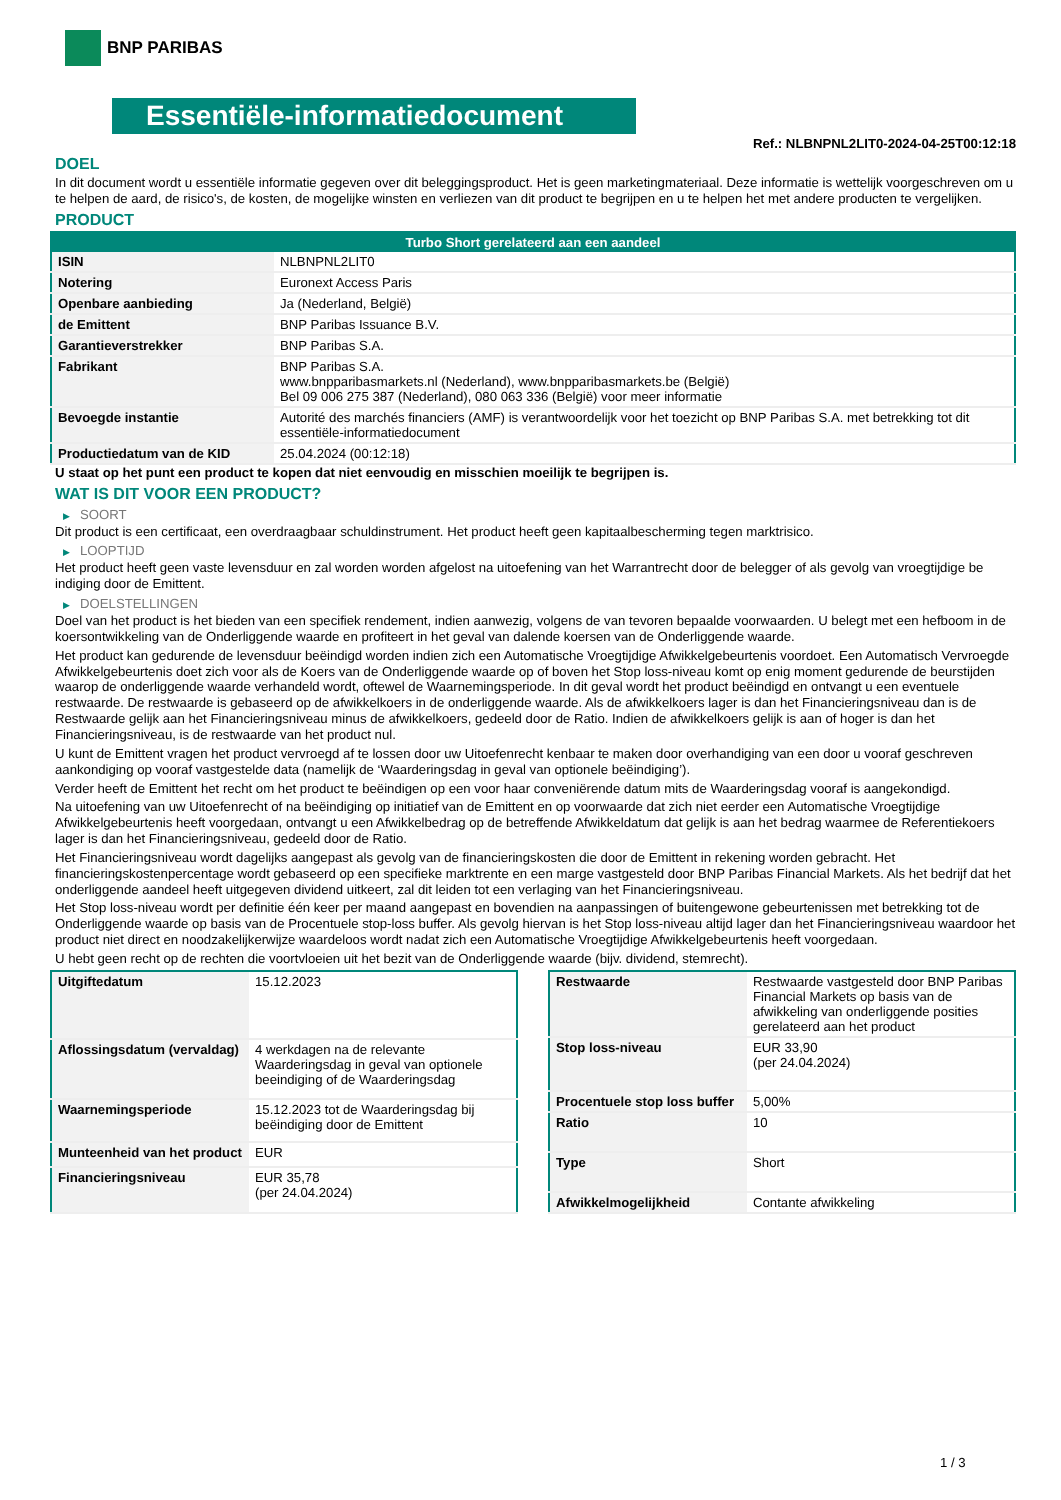BNP PARIBAS
Essentiële-informatiedocument
Ref.: NLBNPNL2LIT0-2024-04-25T00:12:18
DOEL
In dit document wordt u essentiële informatie gegeven over dit beleggingsproduct. Het is geen marketingmateriaal. Deze informatie is wettelijk voorgeschreven om u te helpen de aard, de risico's, de kosten, de mogelijke winsten en verliezen van dit product te begrijpen en u te helpen het met andere producten te vergelijken.
PRODUCT
| Turbo Short gerelateerd aan een aandeel | |
| --- | --- |
| ISIN | NLBNPNL2LIT0 |
| Notering | Euronext Access Paris |
| Openbare aanbieding | Ja (Nederland, België) |
| de Emittent | BNP Paribas Issuance B.V. |
| Garantieverstrekker | BNP Paribas S.A. |
| Fabrikant | BNP Paribas S.A. www.bnpparibasmarkets.nl (Nederland), www.bnpparibasmarkets.be (België) Bel 09 006 275 387 (Nederland), 080 063 336 (België) voor meer informatie |
| Bevoegde instantie | Autorité des marchés financiers (AMF) is verantwoordelijk voor het toezicht op BNP Paribas S.A. met betrekking tot dit essentiële-informatiedocument |
| Productiedatum van de KID | 25.04.2024 (00:12:18) |
U staat op het punt een product te kopen dat niet eenvoudig en misschien moeilijk te begrijpen is.
WAT IS DIT VOOR EEN PRODUCT?
▶ SOORT
Dit product is een certificaat, een overdraagbaar schuldinstrument. Het product heeft geen kapitaalbescherming tegen marktrisico.
▶ LOOPTIJD
Het product heeft geen vaste levensduur en zal worden worden afgelost na uitoefening van het Warrantrecht door de belegger of als gevolg van vroegtijdige be indiging door de Emittent.
▶ DOELSTELLINGEN
Doel van het product is het bieden van een specifiek rendement, indien aanwezig, volgens de van tevoren bepaalde voorwaarden. U belegt met een hefboom in de koersontwikkeling van de Onderliggende waarde en profiteert in het geval van dalende koersen van de Onderliggende waarde.
Het product kan gedurende de levensduur beëindigd worden indien zich een Automatische Vroegtijdige Afwikkelgebeurtenis voordoet. Een Automatisch Vervroegde Afwikkelgebeurtenis doet zich voor als de Koers van de Onderliggende waarde op of boven het Stop loss-niveau komt op enig moment gedurende de beurstijden waarop de onderliggende waarde verhandeld wordt, oftewel de Waarnemingsperiode. In dit geval wordt het product beëindigd en ontvangt u een eventuele restwaarde. De restwaarde is gebaseerd op de afwikkelkoers in de onderliggende waarde. Als de afwikkelkoers lager is dan het Financieringsniveau dan is de Restwaarde gelijk aan het Financieringsniveau minus de afwikkelkoers, gedeeld door de Ratio. Indien de afwikkelkoers gelijk is aan of hoger is dan het Financieringsniveau, is de restwaarde van het product nul.
U kunt de Emittent vragen het product vervroegd af te lossen door uw Uitoefenrecht kenbaar te maken door overhandiging van een door u vooraf geschreven aankondiging op vooraf vastgestelde data (namelijk de ‘Waarderingsdag in geval van optionele beëindiging’).
Verder heeft de Emittent het recht om het product te beëindigen op een voor haar conveniërende datum mits de Waarderingsdag vooraf is aangekondigd.
Na uitoefening van uw Uitoefenrecht of na beëindiging op initiatief van de Emittent en op voorwaarde dat zich niet eerder een Automatische Vroegtijdige Afwikkelgebeurtenis heeft voorgedaan, ontvangt u een Afwikkelbedrag op de betreffende Afwikkeldatum dat gelijk is aan het bedrag waarmee de Referentiekoers lager is dan het Financieringsniveau, gedeeld door de Ratio.
Het Financieringsniveau wordt dagelijks aangepast als gevolg van de financieringskosten die door de Emittent in rekening worden gebracht. Het financieringskostenpercentage wordt gebaseerd op een specifieke marktrente en een marge vastgesteld door BNP Paribas Financial Markets. Als het bedrijf dat het onderliggende aandeel heeft uitgegeven dividend uitkeert, zal dit leiden tot een verlaging van het Financieringsniveau.
Het Stop loss-niveau wordt per definitie één keer per maand aangepast en bovendien na aanpassingen of buitengewone gebeurtenissen met betrekking tot de Onderliggende waarde op basis van de Procentuele stop-loss buffer. Als gevolg hiervan is het Stop loss-niveau altijd lager dan het Financieringsniveau waardoor het product niet direct en noodzakelijkerwijze waardeloos wordt nadat zich een Automatische Vroegtijdige Afwikkelgebeurtenis heeft voorgedaan.
U hebt geen recht op de rechten die voortvloeien uit het bezit van de Onderliggende waarde (bijv. dividend, stemrecht).
| Uitgiftedatum | 15.12.2023 |
| Aflossingsdatum (vervaldag) | 4 werkdagen na de relevante Waarderingsdag in geval van optionele beeindiging of de Waarderingsdag |
| Waarnemingsperiode | 15.12.2023 tot de Waarderingsdag bij beëindiging door de Emittent |
| Munteenheid van het product | EUR |
| Financieringsniveau | EUR 35,78 (per 24.04.2024) |
| Restwaarde | Restwaarde vastgesteld door BNP Paribas Financial Markets op basis van de afwikkeling van onderliggende posities gerelateerd aan het product |
| Stop loss-niveau | EUR 33,90 (per 24.04.2024) |
| Procentuele stop loss buffer | 5,00% |
| Ratio | 10 |
| Type | Short |
| Afwikkelmogelijkheid | Contante afwikkeling |
1 / 3